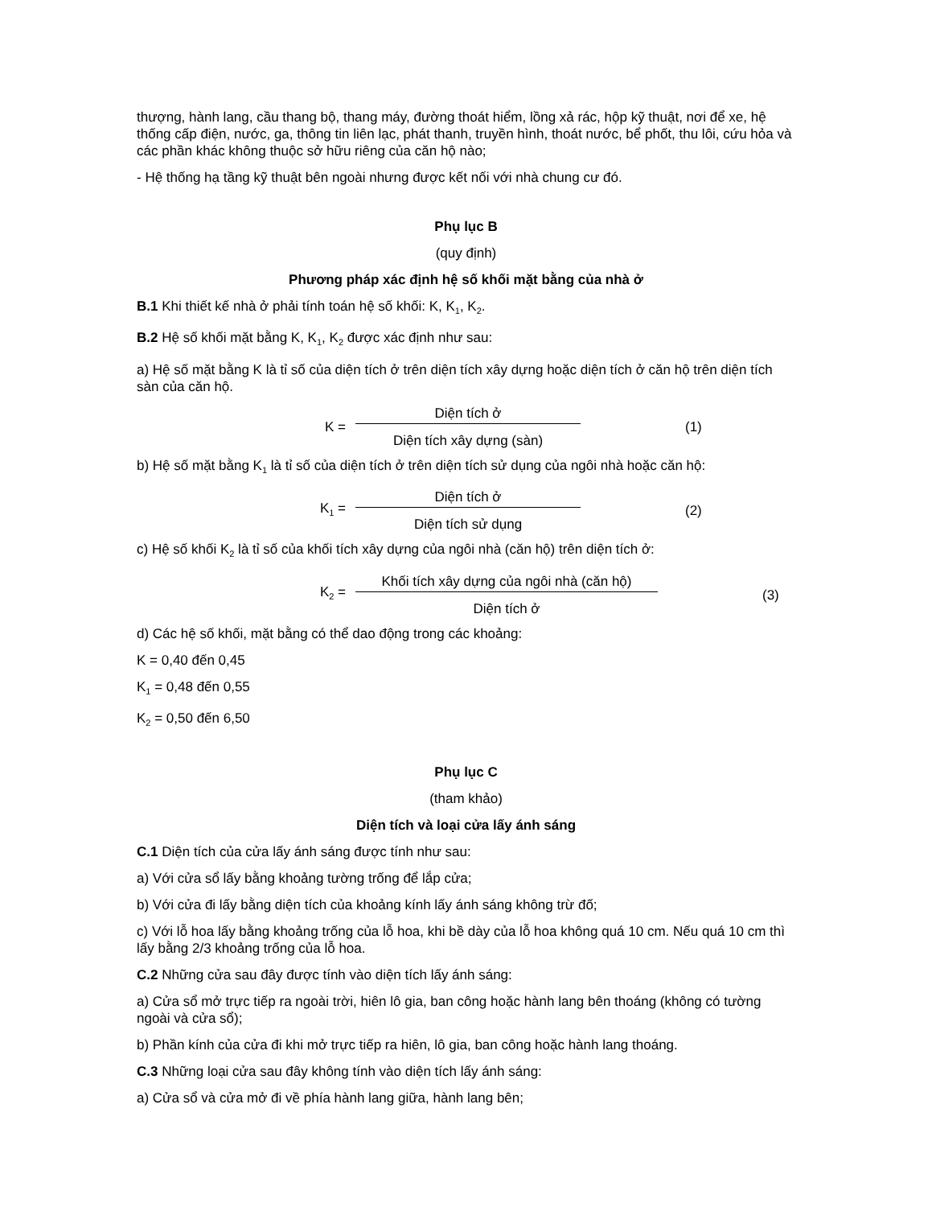thượng, hành lang, cầu thang bộ, thang máy, đường thoát hiểm, lồng xả rác, hộp kỹ thuật, nơi để xe, hệ thống cấp điện, nước, ga, thông tin liên lạc, phát thanh, truyền hình, thoát nước, bể phốt, thu lôi, cứu hỏa và các phần khác không thuộc sở hữu riêng của căn hộ nào;
- Hệ thống hạ tầng kỹ thuật bên ngoài nhưng được kết nối với nhà chung cư đó.
Phụ lục B
(quy định)
Phương pháp xác định hệ số khối mặt bằng của nhà ở
B.1 Khi thiết kế nhà ở phải tính toán hệ số khối: K, K<sub>1</sub>, K<sub>2</sub>.
B.2 Hệ số khối mặt bằng K, K<sub>1</sub>, K<sub>2</sub> được xác định như sau:
a) Hệ số mặt bằng K là tỉ số của diện tích ở trên diện tích xây dựng hoặc diện tích ở căn hộ trên diện tích sàn của căn hộ.
K = Diện tích ở
Diện tích xây dựng (sàn) (1)
b) Hệ số mặt bằng K<sub>1</sub> là tỉ số của diện tích ở trên diện tích sử dụng của ngôi nhà hoặc căn hộ:
K<sub>1</sub> = Diện tích ở
Diện tích sử dụng (2)
c) Hệ số khối K<sub>2</sub> là tỉ số của khối tích xây dựng của ngôi nhà (căn hộ) trên diện tích ở:
K<sub>2</sub> = Khối tích xây dựng của ngôi nhà (căn hộ)
Diện tích ở (3)
d) Các hệ số khối, mặt bằng có thể dao động trong các khoảng:
K = 0,40 đến 0,45
K<sub>1</sub> = 0,48 đến 0,55
K<sub>2</sub> = 0,50 đến 6,50
Phụ lục C
(tham khảo)
Diện tích và loại cửa lấy ánh sáng
C.1 Diện tích của cửa lấy ánh sáng được tính như sau:
a) Với cửa sổ lấy bằng khoảng tường trống để lắp cửa;
b) Với cửa đi lấy bằng diện tích của khoảng kính lấy ánh sáng không trừ đố;
c) Với lỗ hoa lấy bằng khoảng trống của lỗ hoa, khi bề dày của lỗ hoa không quá 10 cm. Nếu quá 10 cm thì lấy bằng 2/3 khoảng trống của lỗ hoa.
C.2 Những cửa sau đây được tính vào diện tích lấy ánh sáng:
a) Cửa sổ mở trực tiếp ra ngoài trời, hiên lô gia, ban công hoặc hành lang bên thoáng (không có tường ngoài và cửa sổ);
b) Phần kính của cửa đi khi mở trực tiếp ra hiên, lô gia, ban công hoặc hành lang thoáng.
C.3 Những loại cửa sau đây không tính vào diện tích lấy ánh sáng:
a) Cửa sổ và cửa mở đi về phía hành lang giữa, hành lang bên;